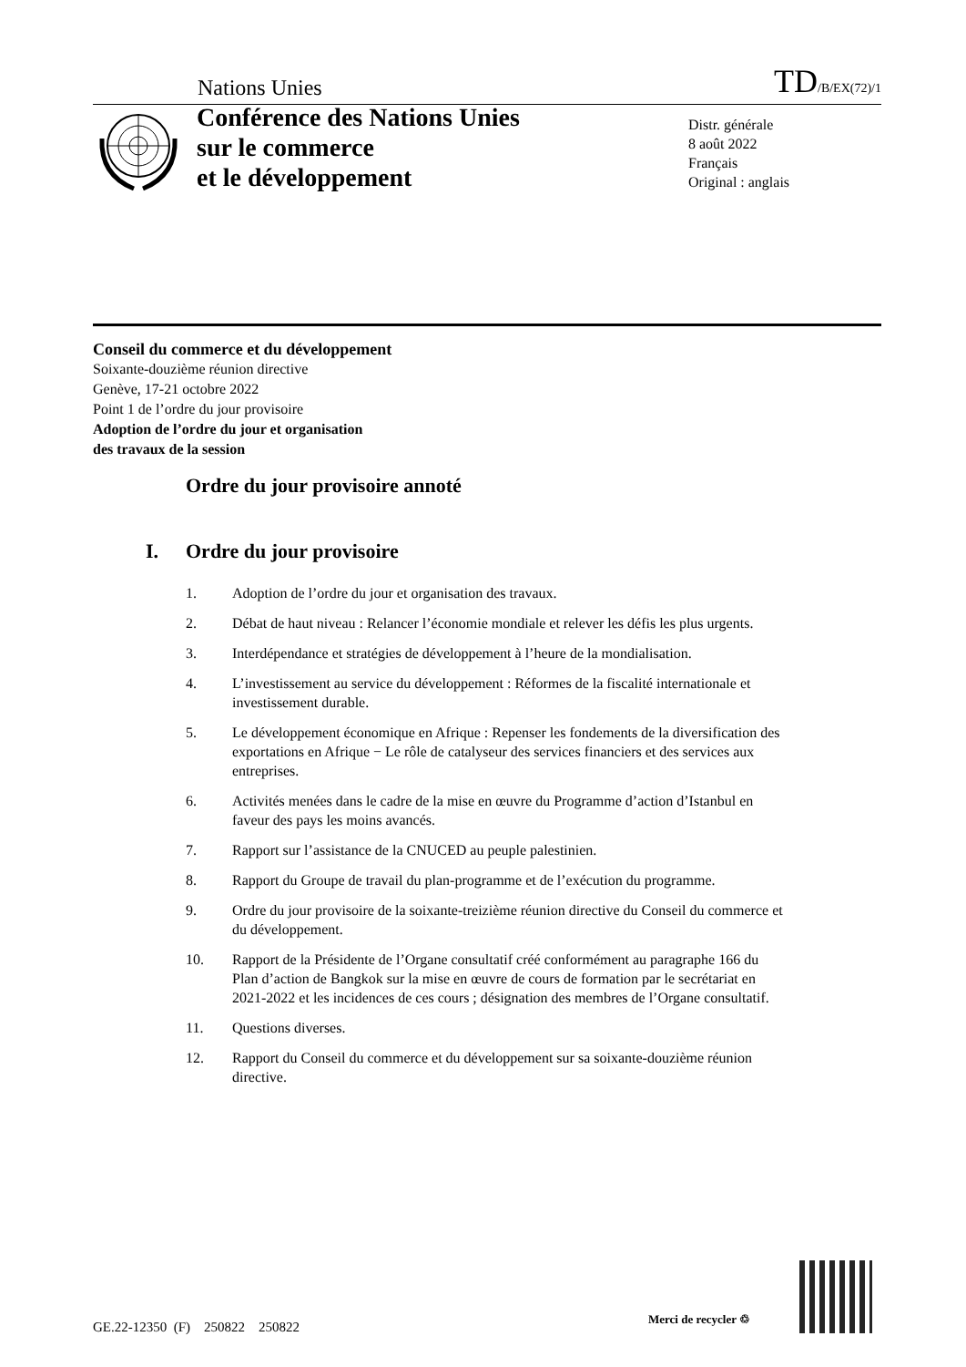Nations Unies
TD/B/EX(72)/1
Conférence des Nations Unies
sur le commerce
et le développement
Distr. générale
8 août 2022
Français
Original : anglais
Conseil du commerce et du développement
Soixante-douzième réunion directive
Genève, 17-21 octobre 2022
Point 1 de l’ordre du jour provisoire
Adoption de l’ordre du jour et organisation
des travaux de la session
Ordre du jour provisoire annoté
I. Ordre du jour provisoire
1. Adoption de l’ordre du jour et organisation des travaux.
2. Débat de haut niveau : Relancer l’économie mondiale et relever les défis les plus urgents.
3. Interdépendance et stratégies de développement à l’heure de la mondialisation.
4. L’investissement au service du développement : Réformes de la fiscalité internationale et investissement durable.
5. Le développement économique en Afrique : Repenser les fondements de la diversification des exportations en Afrique − Le rôle de catalyseur des services financiers et des services aux entreprises.
6. Activités menées dans le cadre de la mise en œuvre du Programme d’action d’Istanbul en faveur des pays les moins avancés.
7. Rapport sur l’assistance de la CNUCED au peuple palestinien.
8. Rapport du Groupe de travail du plan-programme et de l’exécution du programme.
9. Ordre du jour provisoire de la soixante-treizième réunion directive du Conseil du commerce et du développement.
10. Rapport de la Présidente de l’Organe consultatif créé conformément au paragraphe 166 du Plan d’action de Bangkok sur la mise en œuvre de cours de formation par le secrétariat en 2021-2022 et les incidences de ces cours ; désignation des membres de l’Organe consultatif.
11. Questions diverses.
12. Rapport du Conseil du commerce et du développement sur sa soixante-douzième réunion directive.
GE.22-12350 (F) 250822 250822
Merci de recycler ♲